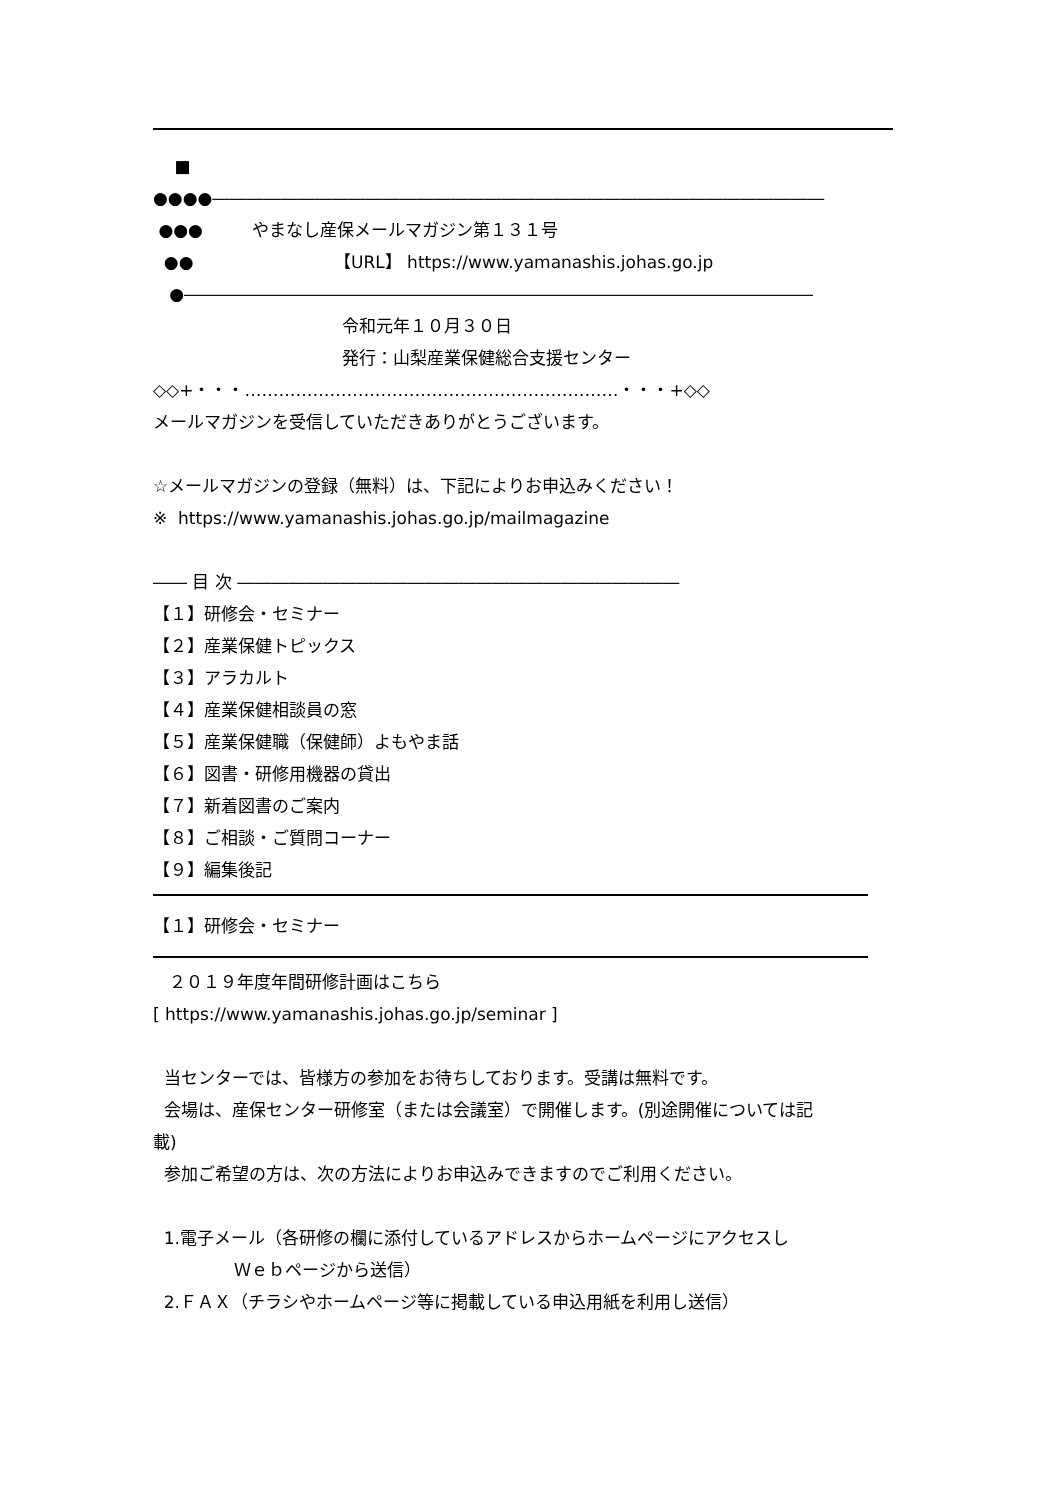■
●●●●――――――――――――――――――――――――――――――――――――
●●● やまなし産保メールマガジン第１３１号
●● 【URL】 https://www.yamanashis.johas.go.jp
●―――――――――――――――――――――――――――――――――――――
令和元年１０月３０日
発行：山梨産業保健総合支援センター
◇◇+・・・…………………………………………………………・・・+◇◇
メールマガジンを受信していただきありがとうございます。
☆メールマガジンの登録（無料）は、下記によりお申込みください！
※ https://www.yamanashis.johas.go.jp/mailmagazine
―― 目 次 ――――――――――――――――――――――――――
【１】研修会・セミナー
【２】産業保健トピックス
【３】アラカルト
【４】産業保健相談員の窓
【５】産業保健職（保健師）よもやま話
【６】図書・研修用機器の貸出
【７】新着図書のご案内
【８】ご相談・ご質問コーナー
【９】編集後記
【１】研修会・セミナー
２０１９年度年間研修計画はこちら
[ https://www.yamanashis.johas.go.jp/seminar ]
当センターでは、皆様方の参加をお待ちしております。受講は無料です。
会場は、産保センター研修室（または会議室）で開催します。(別途開催については記
載)
参加ご希望の方は、次の方法によりお申込みできますのでご利用ください。
1.電子メール（各研修の欄に添付しているアドレスからホームページにアクセスし
Ｗｅｂページから送信）
2.ＦＡＸ（チラシやホームページ等に掲載している申込用紙を利用し送信）